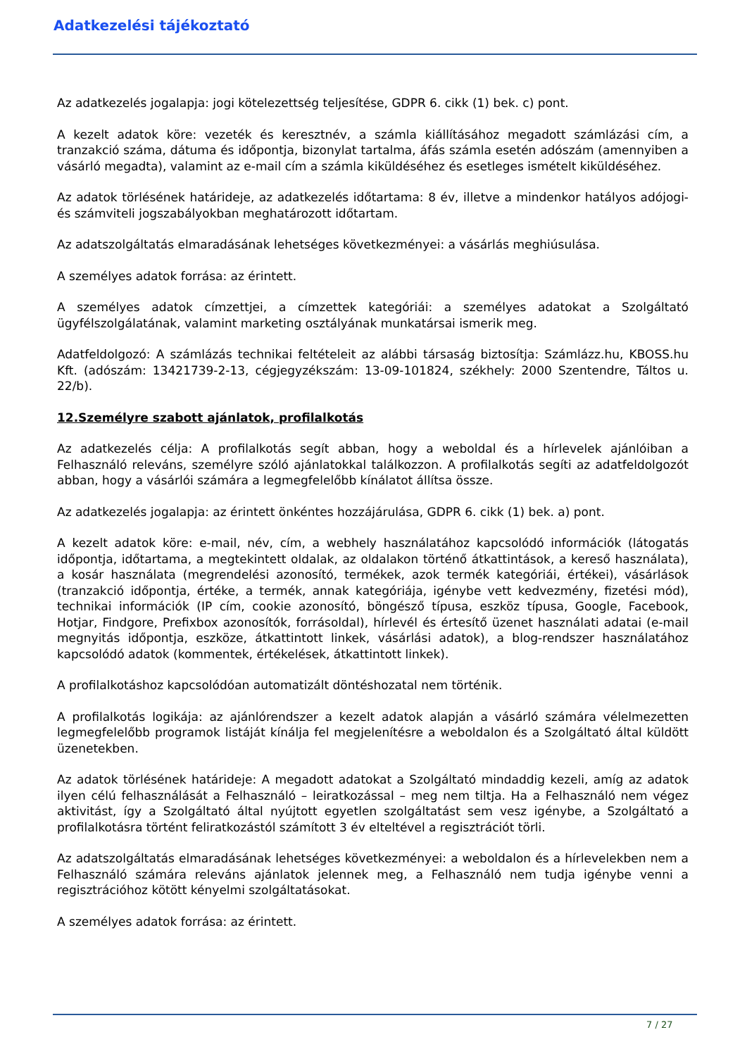Adatkezelési tájékoztató
Az adatkezelés jogalapja: jogi kötelezettség teljesítése, GDPR 6. cikk (1) bek. c) pont.
A kezelt adatok köre: vezeték és keresztnév, a számla kiállításához megadott számlázási cím, a tranzakció száma, dátuma és időpontja, bizonylat tartalma, áfás számla esetén adószám (amennyiben a vásárló megadta), valamint az e-mail cím a számla kiküldéséhez és esetleges ismételt kiküldéséhez.
Az adatok törlésének határideje, az adatkezelés időtartama: 8 év, illetve a mindenkor hatályos adójogi- és számviteli jogszabályokban meghatározott időtartam.
Az adatszolgáltatás elmaradásának lehetséges következményei: a vásárlás meghiúsulása.
A személyes adatok forrása: az érintett.
A személyes adatok címzettjei, a címzettek kategóriái: a személyes adatokat a Szolgáltató ügyfélszolgálatának, valamint marketing osztályának munkatársai ismerik meg.
Adatfeldolgozó: A számlázás technikai feltételeit az alábbi társaság biztosítja: Számlázz.hu, KBOSS.hu Kft. (adószám: 13421739-2-13, cégjegyzékszám: 13-09-101824, székhely: 2000 Szentendre, Táltos u. 22/b).
12.Személyre szabott ajánlatok, profilalkotás
Az adatkezelés célja: A profilalkotás segít abban, hogy a weboldal és a hírlevelek ajánlóiban a Felhasználó releváns, személyre szóló ajánlatokkal találkozzon. A profilalkotás segíti az adatfeldolgozót abban, hogy a vásárlói számára a legmegfelelőbb kínálatot állítsa össze.
Az adatkezelés jogalapja: az érintett önkéntes hozzájárulása, GDPR 6. cikk (1) bek. a) pont.
A kezelt adatok köre: e-mail, név, cím, a webhely használatához kapcsolódó információk (látogatás időpontja, időtartama, a megtekintett oldalak, az oldalakon történő átkattintások, a kereső használata), a kosár használata (megrendelési azonosító, termékek, azok termék kategóriái, értékei), vásárlások (tranzakció időpontja, értéke, a termék, annak kategóriája, igénybe vett kedvezmény, fizetési mód), technikai információk (IP cím, cookie azonosító, böngésző típusa, eszköz típusa, Google, Facebook, Hotjar, Findgore, Prefixbox azonosítók, forrásoldal), hírlevél és értesítő üzenet használati adatai (e-mail megnyitás időpontja, eszköze, átkattintott linkek, vásárlási adatok), a blog-rendszer használatához kapcsolódó adatok (kommentek, értékelések, átkattintott linkek).
A profilalkotáshoz kapcsolódóan automatizált döntéshozatal nem történik.
A profilalkotás logikája: az ajánlórendszer a kezelt adatok alapján a vásárló számára vélelmezetten legmegfelelőbb programok listáját kínálja fel megjelenítésre a weboldalon és a Szolgáltató által küldött üzenetekben.
Az adatok törlésének határideje: A megadott adatokat a Szolgáltató mindaddig kezeli, amíg az adatok ilyen célú felhasználását a Felhasználó – leiratkozással – meg nem tiltja. Ha a Felhasználó nem végez aktivitást, így a Szolgáltató által nyújtott egyetlen szolgáltatást sem vesz igénybe, a Szolgáltató a profilalkotásra történt feliratkozástól számított 3 év elteltével a regisztrációt törli.
Az adatszolgáltatás elmaradásának lehetséges következményei: a weboldalon és a hírlevelekben nem a Felhasználó számára releváns ajánlatok jelennek meg, a Felhasználó nem tudja igénybe venni a regisztrációhoz kötött kényelmi szolgáltatásokat.
A személyes adatok forrása: az érintett.
7 / 27